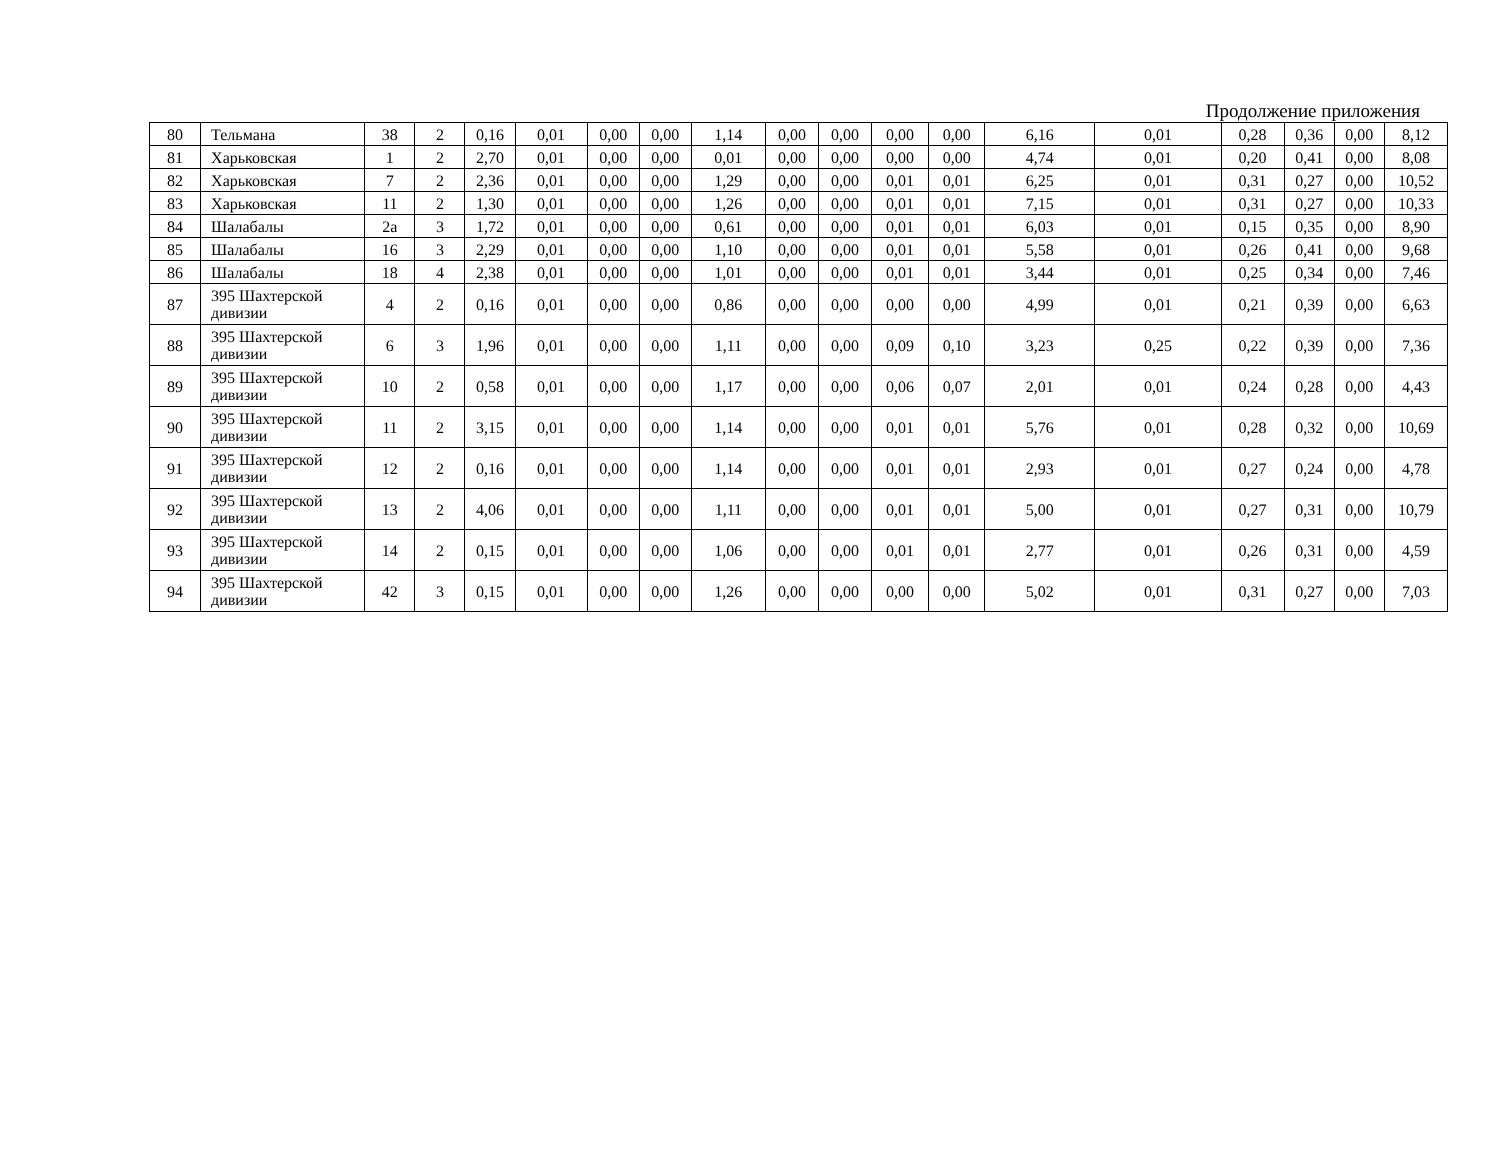Продолжение приложения
| 80 | Тельмана | 38 | 2 | 0,16 | 0,01 | 0,00 | 0,00 | 1,14 | 0,00 | 0,00 | 0,00 | 0,00 | 6,16 | 0,01 | 0,28 | 0,36 | 0,00 | 8,12 |
| 81 | Харьковская | 1 | 2 | 2,70 | 0,01 | 0,00 | 0,00 | 0,01 | 0,00 | 0,00 | 0,00 | 0,00 | 4,74 | 0,01 | 0,20 | 0,41 | 0,00 | 8,08 |
| 82 | Харьковская | 7 | 2 | 2,36 | 0,01 | 0,00 | 0,00 | 1,29 | 0,00 | 0,00 | 0,01 | 0,01 | 6,25 | 0,01 | 0,31 | 0,27 | 0,00 | 10,52 |
| 83 | Харьковская | 11 | 2 | 1,30 | 0,01 | 0,00 | 0,00 | 1,26 | 0,00 | 0,00 | 0,01 | 0,01 | 7,15 | 0,01 | 0,31 | 0,27 | 0,00 | 10,33 |
| 84 | Шалабалы | 2а | 3 | 1,72 | 0,01 | 0,00 | 0,00 | 0,61 | 0,00 | 0,00 | 0,01 | 0,01 | 6,03 | 0,01 | 0,15 | 0,35 | 0,00 | 8,90 |
| 85 | Шалабалы | 16 | 3 | 2,29 | 0,01 | 0,00 | 0,00 | 1,10 | 0,00 | 0,00 | 0,01 | 0,01 | 5,58 | 0,01 | 0,26 | 0,41 | 0,00 | 9,68 |
| 86 | Шалабалы | 18 | 4 | 2,38 | 0,01 | 0,00 | 0,00 | 1,01 | 0,00 | 0,00 | 0,01 | 0,01 | 3,44 | 0,01 | 0,25 | 0,34 | 0,00 | 7,46 |
| 87 | 395 Шахтерской дивизии | 4 | 2 | 0,16 | 0,01 | 0,00 | 0,00 | 0,86 | 0,00 | 0,00 | 0,00 | 0,00 | 4,99 | 0,01 | 0,21 | 0,39 | 0,00 | 6,63 |
| 88 | 395 Шахтерской дивизии | 6 | 3 | 1,96 | 0,01 | 0,00 | 0,00 | 1,11 | 0,00 | 0,00 | 0,09 | 0,10 | 3,23 | 0,25 | 0,22 | 0,39 | 0,00 | 7,36 |
| 89 | 395 Шахтерской дивизии | 10 | 2 | 0,58 | 0,01 | 0,00 | 0,00 | 1,17 | 0,00 | 0,00 | 0,06 | 0,07 | 2,01 | 0,01 | 0,24 | 0,28 | 0,00 | 4,43 |
| 90 | 395 Шахтерской дивизии | 11 | 2 | 3,15 | 0,01 | 0,00 | 0,00 | 1,14 | 0,00 | 0,00 | 0,01 | 0,01 | 5,76 | 0,01 | 0,28 | 0,32 | 0,00 | 10,69 |
| 91 | 395 Шахтерской дивизии | 12 | 2 | 0,16 | 0,01 | 0,00 | 0,00 | 1,14 | 0,00 | 0,00 | 0,01 | 0,01 | 2,93 | 0,01 | 0,27 | 0,24 | 0,00 | 4,78 |
| 92 | 395 Шахтерской дивизии | 13 | 2 | 4,06 | 0,01 | 0,00 | 0,00 | 1,11 | 0,00 | 0,00 | 0,01 | 0,01 | 5,00 | 0,01 | 0,27 | 0,31 | 0,00 | 10,79 |
| 93 | 395 Шахтерской дивизии | 14 | 2 | 0,15 | 0,01 | 0,00 | 0,00 | 1,06 | 0,00 | 0,00 | 0,01 | 0,01 | 2,77 | 0,01 | 0,26 | 0,31 | 0,00 | 4,59 |
| 94 | 395 Шахтерской дивизии | 42 | 3 | 0,15 | 0,01 | 0,00 | 0,00 | 1,26 | 0,00 | 0,00 | 0,00 | 0,00 | 5,02 | 0,01 | 0,31 | 0,27 | 0,00 | 7,03 |